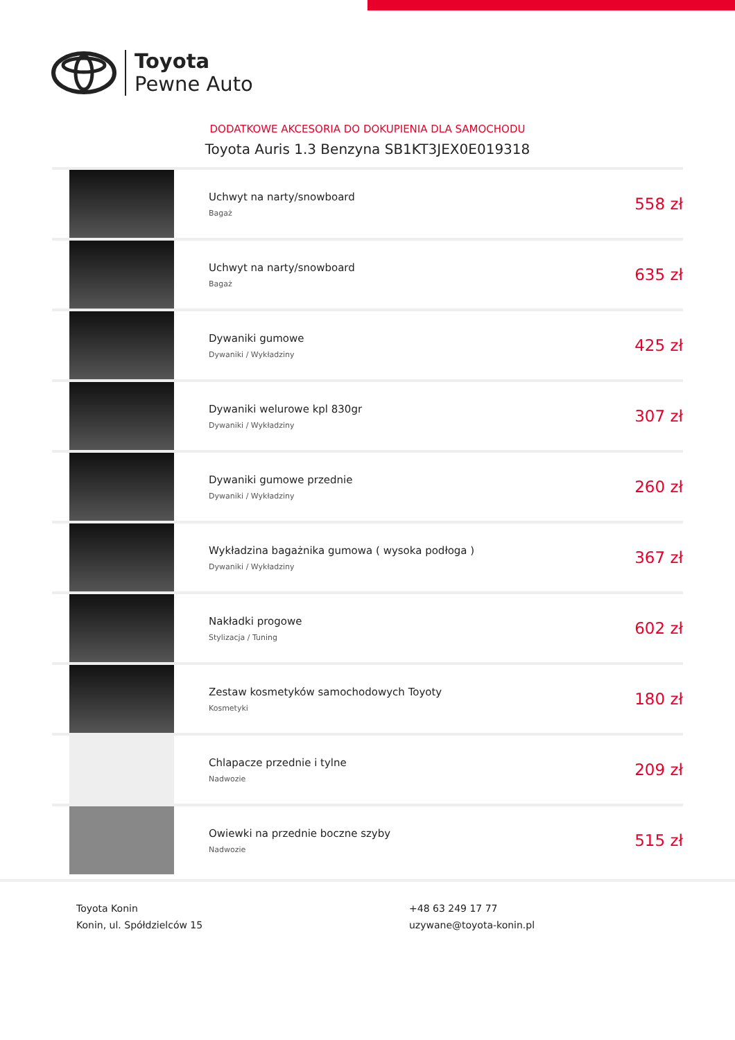Toyota
Pewne Auto
DODATKOWE AKCESORIA DO DOKUPIENIA DLA SAMOCHODU
Toyota Auris 1.3 Benzyna SB1KT3JEX0E019318
| | Uchwyt na narty/snowboard Bagaż | 558 zł |
| | Uchwyt na narty/snowboard Bagaż | 635 zł |
| | Dywaniki gumowe Dywaniki / Wykładziny | 425 zł |
| | Dywaniki welurowe kpl 830gr Dywaniki / Wykładziny | 307 zł |
| | Dywaniki gumowe przednie Dywaniki / Wykładziny | 260 zł |
| | Wykładzina bagażnika gumowa ( wysoka podłoga ) Dywaniki / Wykładziny | 367 zł |
| | Nakładki progowe Stylizacja / Tuning | 602 zł |
| | Zestaw kosmetyków samochodowych Toyoty Kosmetyki | 180 zł |
| | Chlapacze przednie i tylne Nadwozie | 209 zł |
| | Owiewki na przednie boczne szyby Nadwozie | 515 zł |
Toyota Konin
Konin, ul. Spółdzielców 15
+48 63 249 17 77
uzywane@toyota-konin.pl